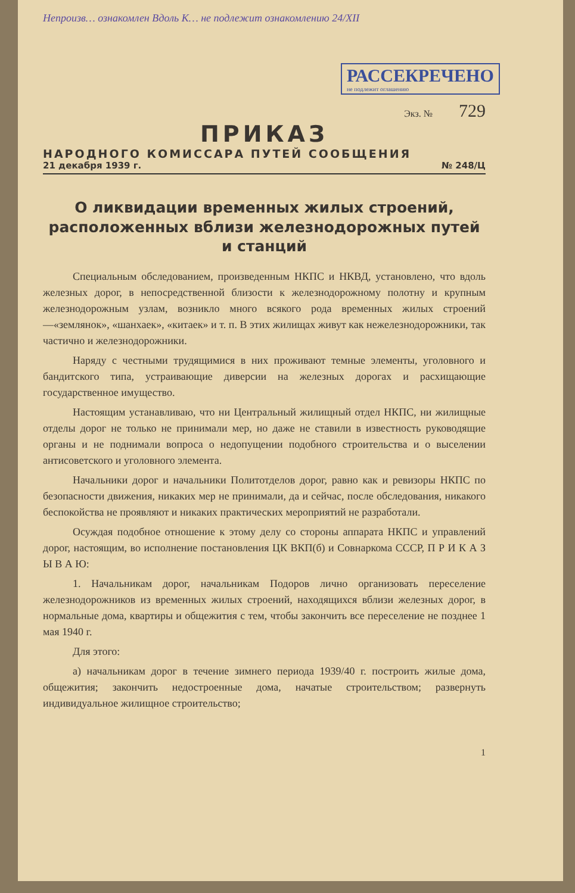Непроизв… ознакомлен Вдоль К… не подлежит ознакомлению 24/XII
РАССЕКРЕЧЕНО не подлежит оглашению
Экз. № 729
ПРИКАЗ
НАРОДНОГО КОМИССАРА ПУТЕЙ СООБЩЕНИЯ
21 декабря 1939 г. № 248/Ц
О ликвидации временных жилых строений, расположенных вблизи железнодорожных путей и станций
Специальным обследованием, произведенным НКПС и НКВД, установлено, что вдоль железных дорог, в непосредственной близости к железнодорожному полотну и крупным железнодорожным узлам, возникло много всякого рода временных жилых строений—«землянок», «шанхаек», «китаек» и т. п. В этих жилищах живут как нежелезнодорожники, так частично и железнодорожники.
Наряду с честными трудящимися в них проживают темные элементы, уголовного и бандитского типа, устраивающие диверсии на железных дорогах и расхищающие государственное имущество.
Настоящим устанавливаю, что ни Центральный жилищный отдел НКПС, ни жилищные отделы дорог не только не принимали мер, но даже не ставили в известность руководящие органы и не поднимали вопроса о недопущении подобного строительства и о выселении антисоветского и уголовного элемента.
Начальники дорог и начальники Политотделов дорог, равно как и ревизоры НКПС по безопасности движения, никаких мер не принимали, да и сейчас, после обследования, никакого беспокойства не проявляют и никаких практических мероприятий не разработали.
Осуждая подобное отношение к этому делу со стороны аппарата НКПС и управлений дорог, настоящим, во исполнение постановления ЦК ВКП(б) и Совнаркома СССР, П Р И К А З Ы В А Ю:
1. Начальникам дорог, начальникам Подоров лично организовать переселение железнодорожников из временных жилых строений, находящихся вблизи железных дорог, в нормальные дома, квартиры и общежития с тем, чтобы закончить все переселение не позднее 1 мая 1940 г.
Для этого:
а) начальникам дорог в течение зимнего периода 1939/40 г. построить жилые дома, общежития; закончить недостроенные дома, начатые строительством; развернуть индивидуальное жилищное строительство;
1